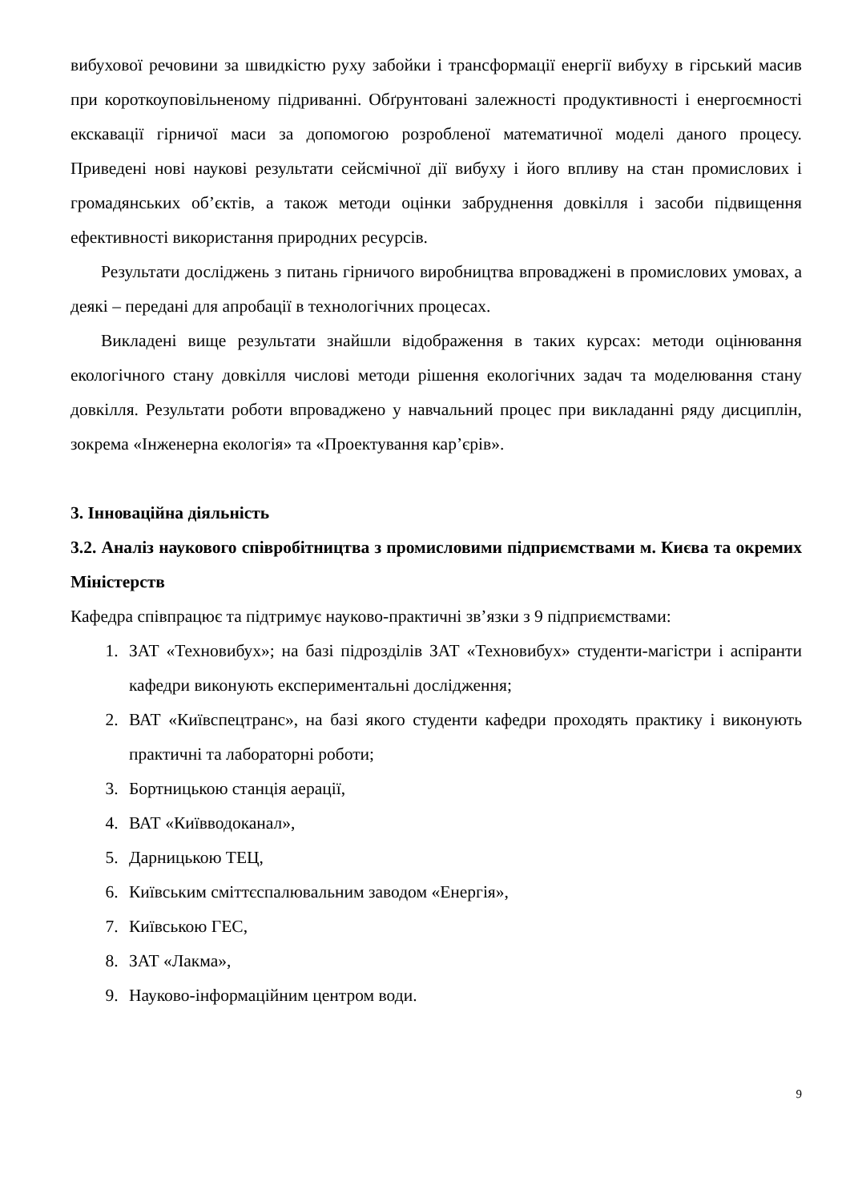вибухової речовини за швидкістю руху забойки і трансформації енергії вибуху в гірський масив при короткоуповільненому підриванні. Обґрунтовані залежності продуктивності і енергоємності екскавації гірничої маси за допомогою розробленої математичної моделі даного процесу. Приведені нові наукові результати сейсмічної дії вибуху і його впливу на стан промислових і громадянських об’єктів, а також методи оцінки забруднення довкілля і засоби підвищення ефективності використання природних ресурсів.
Результати досліджень з питань гірничого виробництва впроваджені в промислових умовах, а деякі – передані для апробації в технологічних процесах.
Викладені вище результати знайшли відображення в таких курсах: методи оцінювання екологічного стану довкілля числові методи рішення екологічних задач та моделювання стану довкілля. Результати роботи впроваджено у навчальний процес при викладанні ряду дисциплін, зокрема «Інженерна екологія» та «Проектування кар’єрів».
3. Інноваційна діяльність
3.2. Аналіз наукового співробітництва з промисловими підприємствами м. Києва та окремих Міністерств
Кафедра співпрацює та підтримує науково-практичні зв’язки з 9 підприємствами:
1. ЗАТ «Техновибух»; на базі підрозділів ЗАТ «Техновибух» студенти-магістри і аспіранти кафедри виконують експериментальні дослідження;
2. ВАТ «Київспецтранс», на базі якого студенти кафедри проходять практику і виконують практичні та лабораторні роботи;
3. Бортницькою станція аерації,
4. ВАТ «Київводоканал»,
5. Дарницькою ТЕЦ,
6. Київським сміттєспалювальним заводом «Енергія»,
7. Київською ГЕС,
8. ЗАТ «Лакма»,
9. Науково-інформаційним центром води.
9